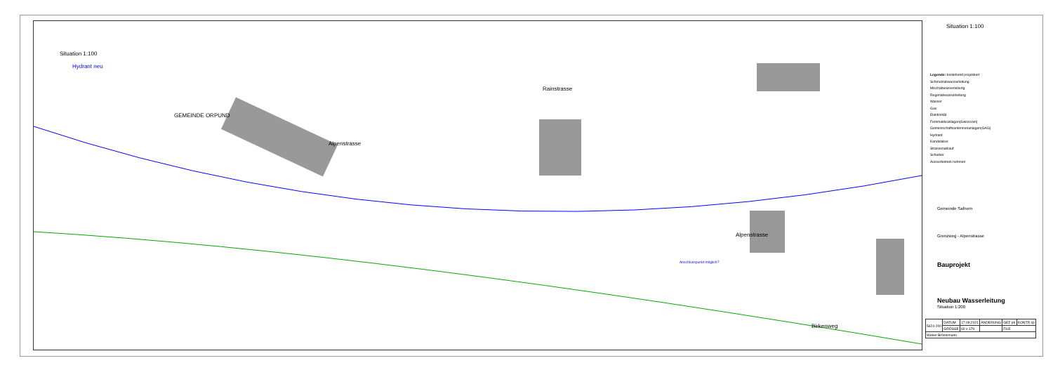Situation 1:100
Hydrant neu
Rainstrasse
Alpenstrasse
Alpenstrasse
Birkenweg
GEMEINDE ORPUND
Anschlusspunkt möglich?
Situation 1:100
Legende: bestehend projektiert
Schmutzabwasserleitung
Mischabwasserleitung
Regenabwasserleitung
Wasser
Gas
Elektrizität
Fernmeldeanlagen(Swisscom)
Gemeinschaftsantennenanlagen(GAG)
Hydrant
Kandelaber
Strassenablauf
Schieber
Ausserbetrieb nehmen
Gemeinde Safnern
Grenzweg - Alpenstrasse
Bauprojekt
Neubau Wasserleitung
Situation 1:200
| 5624-200 | DATUM | 17.09.2021 | ÄNDERUNG | GEZ ph | KONTR sp |
| | GRÖSSE | 60 x 179 | | FILE | |
| Weber Brönnimann | | | | | |